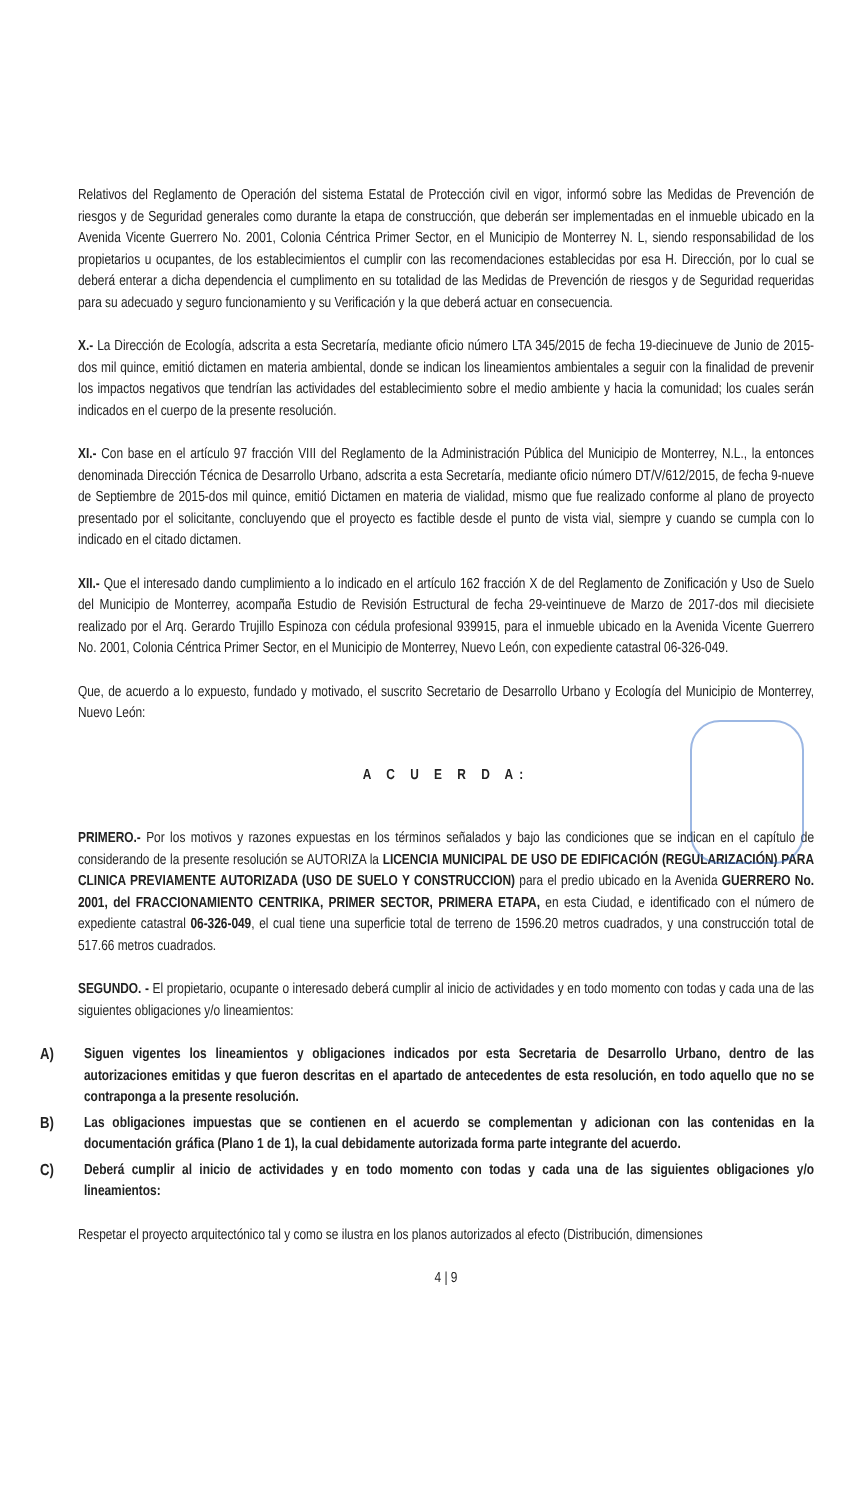Relativos del Reglamento de Operación del sistema Estatal de Protección civil en vigor, informó sobre las Medidas de Prevención de riesgos y de Seguridad generales como durante la etapa de construcción, que deberán ser implementadas en el inmueble ubicado en la Avenida Vicente Guerrero No. 2001, Colonia Céntrica Primer Sector, en el Municipio de Monterrey N. L, siendo responsabilidad de los propietarios u ocupantes, de los establecimientos el cumplir con las recomendaciones establecidas por esa H. Dirección, por lo cual se deberá enterar a dicha dependencia el cumplimento en su totalidad de las Medidas de Prevención de riesgos y de Seguridad requeridas para su adecuado y seguro funcionamiento y su Verificación y la que deberá actuar en consecuencia.
X.- La Dirección de Ecología, adscrita a esta Secretaría, mediante oficio número LTA 345/2015 de fecha 19-diecinueve de Junio de 2015-dos mil quince, emitió dictamen en materia ambiental, donde se indican los lineamientos ambientales a seguir con la finalidad de prevenir los impactos negativos que tendrían las actividades del establecimiento sobre el medio ambiente y hacia la comunidad; los cuales serán indicados en el cuerpo de la presente resolución.
XI.- Con base en el artículo 97 fracción VIII del Reglamento de la Administración Pública del Municipio de Monterrey, N.L., la entonces denominada Dirección Técnica de Desarrollo Urbano, adscrita a esta Secretaría, mediante oficio número DT/V/612/2015, de fecha 9-nueve de Septiembre de 2015-dos mil quince, emitió Dictamen en materia de vialidad, mismo que fue realizado conforme al plano de proyecto presentado por el solicitante, concluyendo que el proyecto es factible desde el punto de vista vial, siempre y cuando se cumpla con lo indicado en el citado dictamen.
XII.- Que el interesado dando cumplimiento a lo indicado en el artículo 162 fracción X de del Reglamento de Zonificación y Uso de Suelo del Municipio de Monterrey, acompaña Estudio de Revisión Estructural de fecha 29-veintinueve de Marzo de 2017-dos mil diecisiete realizado por el Arq. Gerardo Trujillo Espinoza con cédula profesional 939915, para el inmueble ubicado en la Avenida Vicente Guerrero No. 2001, Colonia Céntrica Primer Sector, en el Municipio de Monterrey, Nuevo León, con expediente catastral 06-326-049.
Que, de acuerdo a lo expuesto, fundado y motivado, el suscrito Secretario de Desarrollo Urbano y Ecología del Municipio de Monterrey, Nuevo León:
A C U E R D A:
PRIMERO.- Por los motivos y razones expuestas en los términos señalados y bajo las condiciones que se indican en el capítulo de considerando de la presente resolución se AUTORIZA la LICENCIA MUNICIPAL DE USO DE EDIFICACIÓN (REGULARIZACIÓN) PARA CLINICA PREVIAMENTE AUTORIZADA (USO DE SUELO Y CONSTRUCCION) para el predio ubicado en la Avenida GUERRERO No. 2001, del FRACCIONAMIENTO CENTRIKA, PRIMER SECTOR, PRIMERA ETAPA, en esta Ciudad, e identificado con el número de expediente catastral 06-326-049, el cual tiene una superficie total de terreno de 1596.20 metros cuadrados, y una construcción total de 517.66 metros cuadrados.
SEGUNDO. - El propietario, ocupante o interesado deberá cumplir al inicio de actividades y en todo momento con todas y cada una de las siguientes obligaciones y/o lineamientos:
A) Siguen vigentes los lineamientos y obligaciones indicados por esta Secretaria de Desarrollo Urbano, dentro de las autorizaciones emitidas y que fueron descritas en el apartado de antecedentes de esta resolución, en todo aquello que no se contraponga a la presente resolución.
B) Las obligaciones impuestas que se contienen en el acuerdo se complementan y adicionan con las contenidas en la documentación gráfica (Plano 1 de 1), la cual debidamente autorizada forma parte integrante del acuerdo.
C) Deberá cumplir al inicio de actividades y en todo momento con todas y cada una de las siguientes obligaciones y/o lineamientos:
Respetar el proyecto arquitectónico tal y como se ilustra en los planos autorizados al efecto (Distribución, dimensiones
4 | 9